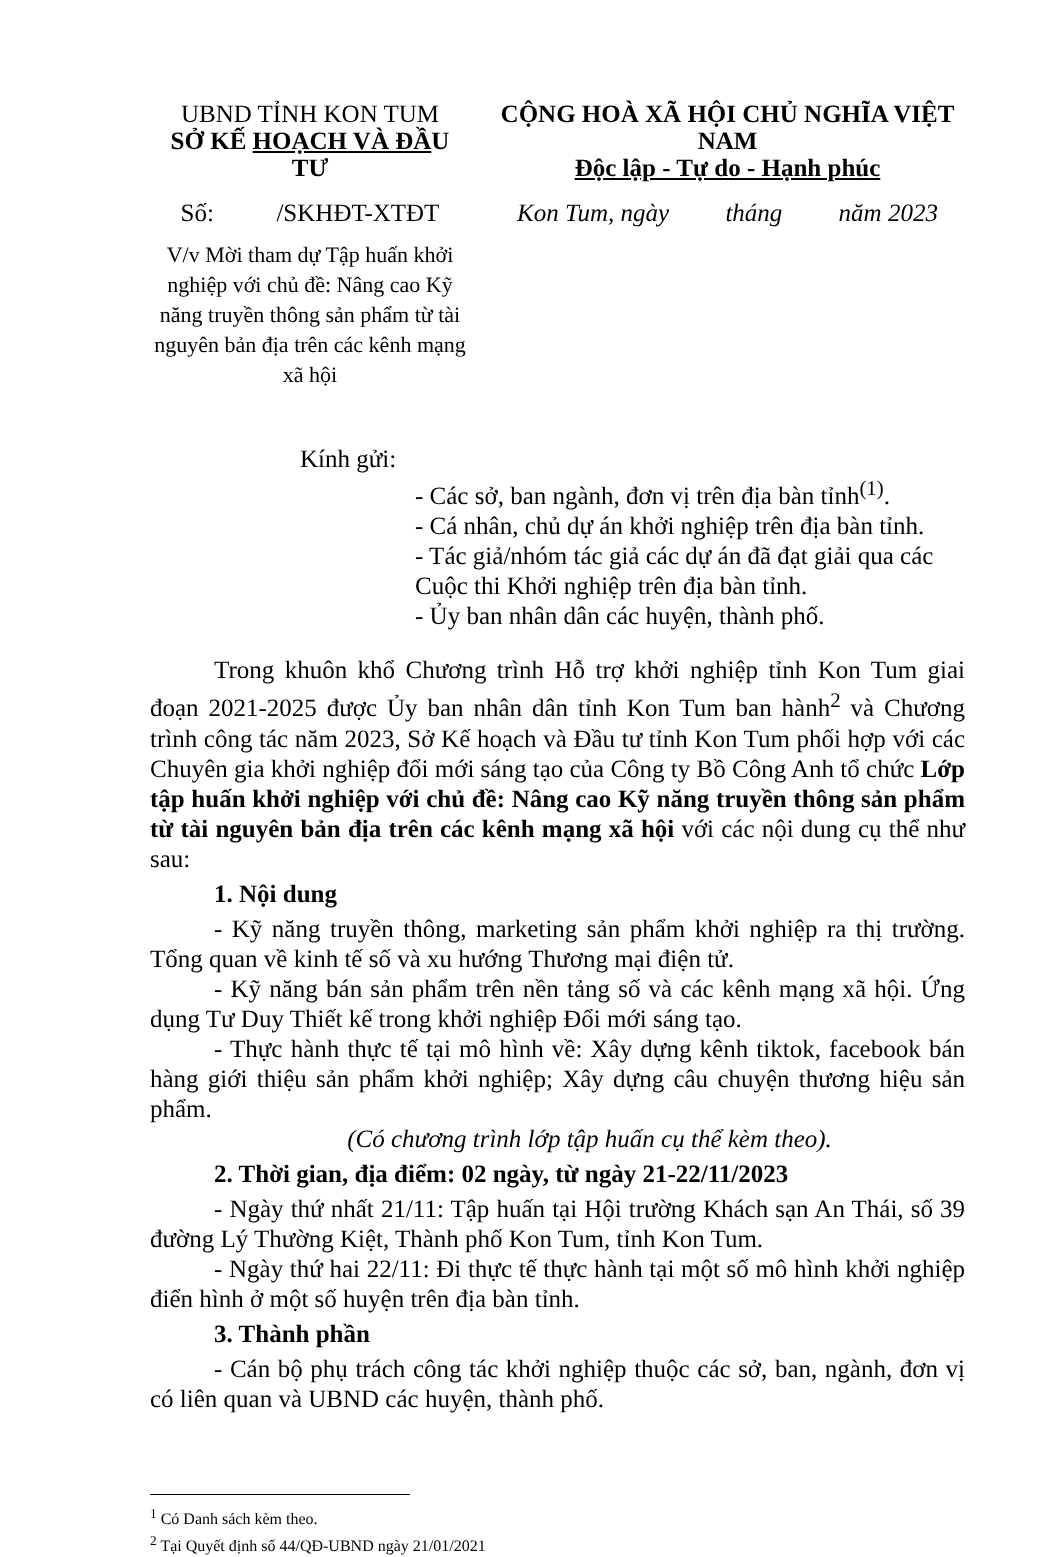UBND TỈNH KON TUM
SỞ KẾ HOẠCH VÀ ĐẦU TƯ
CỘNG HOÀ XÃ HỘI CHỦ NGHĨA VIỆT NAM
Độc lập - Tự do - Hạnh phúc
Số: /SKHĐT-XTĐT
Kon Tum, ngày tháng năm 2023
V/v Mời tham dự Tập huấn khởi nghiệp với chủ đề: Nâng cao Kỹ năng truyền thông sản phẩm từ tài nguyên bản địa trên các kênh mạng xã hội
Kính gửi:
- Các sở, ban ngành, đơn vị trên địa bàn tỉnh<sup>(1)</sup>.
- Cá nhân, chủ dự án khởi nghiệp trên địa bàn tỉnh.
- Tác giả/nhóm tác giả các dự án đã đạt giải qua các Cuộc thi Khởi nghiệp trên địa bàn tỉnh.
- Ủy ban nhân dân các huyện, thành phố.
Trong khuôn khổ Chương trình Hỗ trợ khởi nghiệp tỉnh Kon Tum giai đoạn 2021-2025 được Ủy ban nhân dân tỉnh Kon Tum ban hành<sup>2</sup> và Chương trình công tác năm 2023, Sở Kế hoạch và Đầu tư tỉnh Kon Tum phối hợp với các Chuyên gia khởi nghiệp đổi mới sáng tạo của Công ty Bồ Công Anh tổ chức Lớp tập huấn khởi nghiệp với chủ đề: Nâng cao Kỹ năng truyền thông sản phẩm từ tài nguyên bản địa trên các kênh mạng xã hội với các nội dung cụ thể như sau:
1. Nội dung
- Kỹ năng truyền thông, marketing sản phẩm khởi nghiệp ra thị trường. Tổng quan về kinh tế số và xu hướng Thương mại điện tử.
- Kỹ năng bán sản phẩm trên nền tảng số và các kênh mạng xã hội. Ứng dụng Tư Duy Thiết kế trong khởi nghiệp Đổi mới sáng tạo.
- Thực hành thực tế tại mô hình về: Xây dựng kênh tiktok, facebook bán hàng giới thiệu sản phẩm khởi nghiệp; Xây dựng câu chuyện thương hiệu sản phẩm.
(Có chương trình lớp tập huấn cụ thể kèm theo).
2. Thời gian, địa điểm: 02 ngày, từ ngày 21-22/11/2023
- Ngày thứ nhất 21/11: Tập huấn tại Hội trường Khách sạn An Thái, số 39 đường Lý Thường Kiệt, Thành phố Kon Tum, tỉnh Kon Tum.
- Ngày thứ hai 22/11: Đi thực tế thực hành tại một số mô hình khởi nghiệp điển hình ở một số huyện trên địa bàn tỉnh.
3. Thành phần
- Cán bộ phụ trách công tác khởi nghiệp thuộc các sở, ban, ngành, đơn vị có liên quan và UBND các huyện, thành phố.
<sup>1</sup> Có Danh sách kèm theo.
<sup>2</sup> Tại Quyết định số 44/QĐ-UBND ngày 21/01/2021